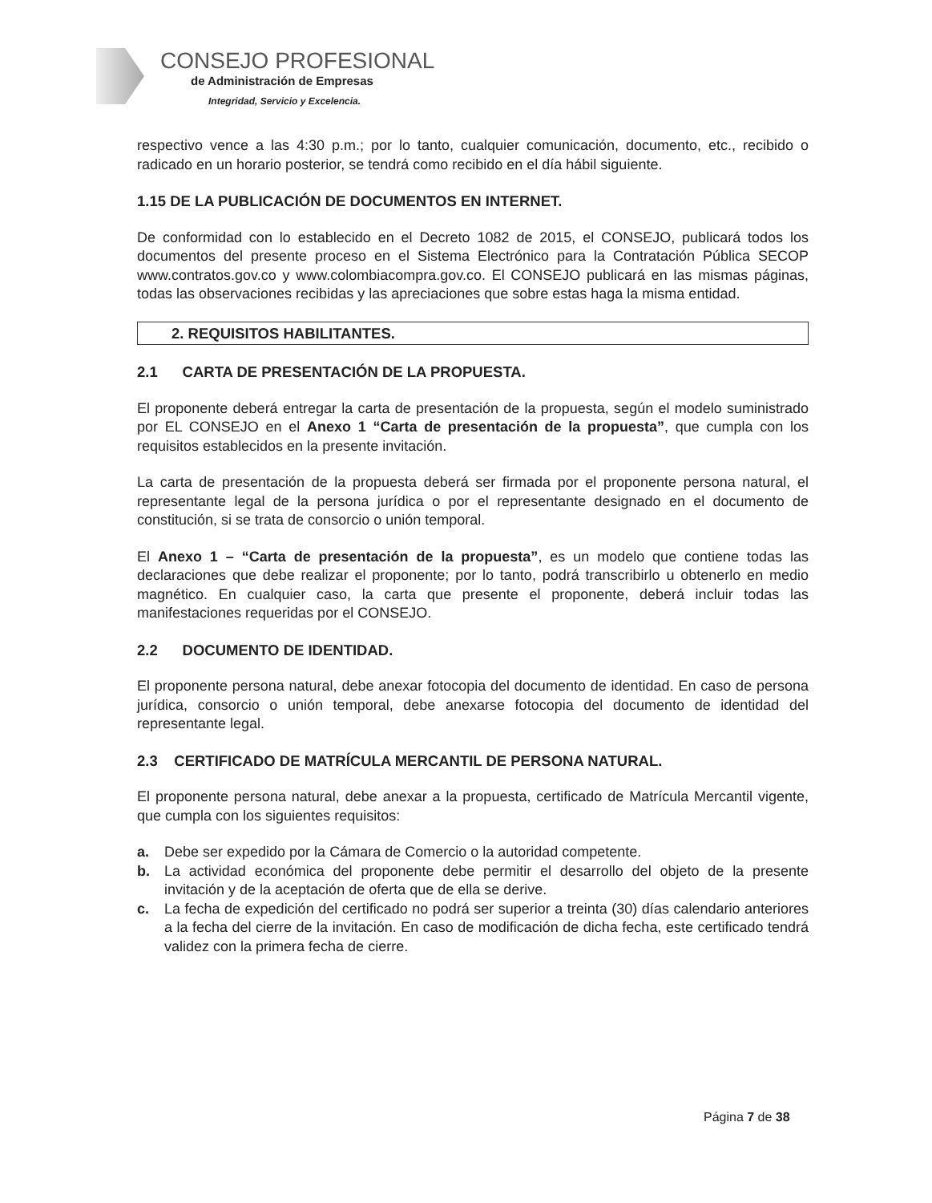CONSEJO PROFESIONAL
de Administración de Empresas
Integridad, Servicio y Excelencia.
respectivo vence a las 4:30 p.m.; por lo tanto, cualquier comunicación, documento, etc., recibido o radicado en un horario posterior, se tendrá como recibido en el día hábil siguiente.
1.15 DE LA PUBLICACIÓN DE DOCUMENTOS EN INTERNET.
De conformidad con lo establecido en el Decreto 1082 de 2015, el CONSEJO, publicará todos los documentos del presente proceso en el Sistema Electrónico para la Contratación Pública SECOP www.contratos.gov.co y www.colombiacompra.gov.co. El CONSEJO publicará en las mismas páginas, todas las observaciones recibidas y las apreciaciones que sobre estas haga la misma entidad.
2. REQUISITOS HABILITANTES.
2.1 CARTA DE PRESENTACIÓN DE LA PROPUESTA.
El proponente deberá entregar la carta de presentación de la propuesta, según el modelo suministrado por EL CONSEJO en el Anexo 1 “Carta de presentación de la propuesta”, que cumpla con los requisitos establecidos en la presente invitación.
La carta de presentación de la propuesta deberá ser firmada por el proponente persona natural, el representante legal de la persona jurídica o por el representante designado en el documento de constitución, si se trata de consorcio o unión temporal.
El Anexo 1 – “Carta de presentación de la propuesta”, es un modelo que contiene todas las declaraciones que debe realizar el proponente; por lo tanto, podrá transcribirlo u obtenerlo en medio magnético. En cualquier caso, la carta que presente el proponente, deberá incluir todas las manifestaciones requeridas por el CONSEJO.
2.2 DOCUMENTO DE IDENTIDAD.
El proponente persona natural, debe anexar fotocopia del documento de identidad. En caso de persona jurídica, consorcio o unión temporal, debe anexarse fotocopia del documento de identidad del representante legal.
2.3 CERTIFICADO DE MATRÍCULA MERCANTIL DE PERSONA NATURAL.
El proponente persona natural, debe anexar a la propuesta, certificado de Matrícula Mercantil vigente, que cumpla con los siguientes requisitos:
a. Debe ser expedido por la Cámara de Comercio o la autoridad competente.
b. La actividad económica del proponente debe permitir el desarrollo del objeto de la presente invitación y de la aceptación de oferta que de ella se derive.
c. La fecha de expedición del certificado no podrá ser superior a treinta (30) días calendario anteriores a la fecha del cierre de la invitación. En caso de modificación de dicha fecha, este certificado tendrá validez con la primera fecha de cierre.
Página 7 de 38